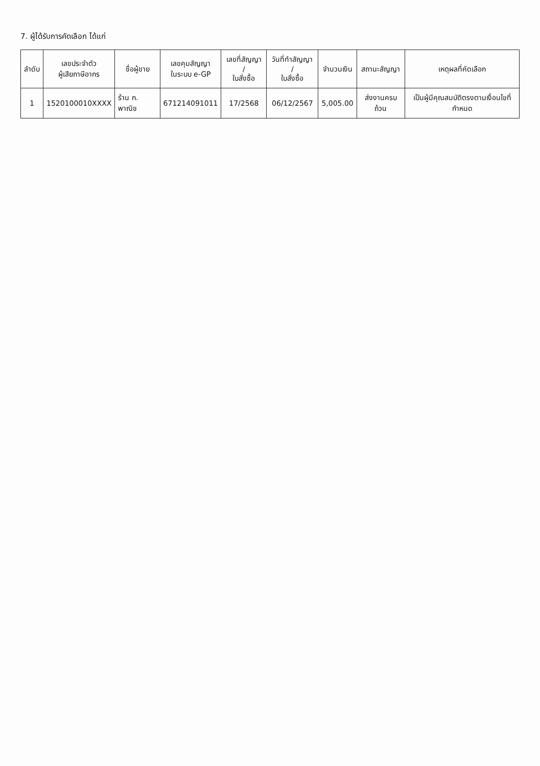7. ผู้ได้รับการคัดเลือก ได้แก่
| ลำดับ | เลขประจำตัว ผู้เสียภาษีอากร | ชื่อผู้ขาย | เลขคุมสัญญา ในระบบ e-GP | เลขที่สัญญา / ใบสั่งซื้อ | วันที่ทำสัญญา / ใบสั่งซื้อ | จำนวนเงิน | สถานะสัญญา | เหตุผลที่คัดเลือก |
| --- | --- | --- | --- | --- | --- | --- | --- | --- |
| 1 | 1520100010XXXX | ร้าน ก. พาณิช | 671214091011 | 17/2568 | 06/12/2567 | 5,005.00 | ส่งงานครบถ้วน | เป็นผู้มีคุณสมบัติตรงตามเงื่อนไขที่กำหนด |